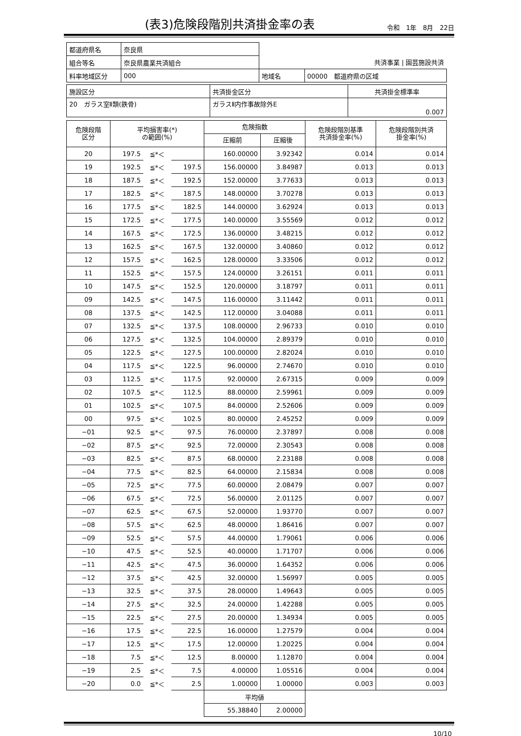(表3)危険段階別共済掛金率の表
令和　1年　8月　22日
| 都道府県名 | 奈良県 | | |
| 組合等名 | 奈良県農業共済組合 | 共済事業 / 園芸施設共済 | |
| 料率地域区分 | 000 | 地域名 | 00000 都道府県の区域 |
| 施設区分 | 共済掛金区分 | 共済掛金標準率 |
| 20 ガラス室Ⅱ類(鉄骨) | ガラスⅡ内作事故除外E | 0.007 |
| 危険段階 区分 | 平均損害率(*) の範囲(%) | | | 危険指数 | | 危険段階別基準 共済掛金率(%) | 危険段階別共済 掛金率(%) |
| --- | --- | --- | --- | --- | --- | --- | --- |
| | | | | 圧縮前 | 圧縮後 | | |
| 20 | 197.5 | ≦*＜ | | 160.00000 | 3.92342 | 0.014 | 0.014 |
| 19 | 192.5 | ≦*＜ | 197.5 | 156.00000 | 3.84987 | 0.013 | 0.013 |
| 18 | 187.5 | ≦*＜ | 192.5 | 152.00000 | 3.77633 | 0.013 | 0.013 |
| 17 | 182.5 | ≦*＜ | 187.5 | 148.00000 | 3.70278 | 0.013 | 0.013 |
| 16 | 177.5 | ≦*＜ | 182.5 | 144.00000 | 3.62924 | 0.013 | 0.013 |
| 15 | 172.5 | ≦*＜ | 177.5 | 140.00000 | 3.55569 | 0.012 | 0.012 |
| 14 | 167.5 | ≦*＜ | 172.5 | 136.00000 | 3.48215 | 0.012 | 0.012 |
| 13 | 162.5 | ≦*＜ | 167.5 | 132.00000 | 3.40860 | 0.012 | 0.012 |
| 12 | 157.5 | ≦*＜ | 162.5 | 128.00000 | 3.33506 | 0.012 | 0.012 |
| 11 | 152.5 | ≦*＜ | 157.5 | 124.00000 | 3.26151 | 0.011 | 0.011 |
| 10 | 147.5 | ≦*＜ | 152.5 | 120.00000 | 3.18797 | 0.011 | 0.011 |
| 09 | 142.5 | ≦*＜ | 147.5 | 116.00000 | 3.11442 | 0.011 | 0.011 |
| 08 | 137.5 | ≦*＜ | 142.5 | 112.00000 | 3.04088 | 0.011 | 0.011 |
| 07 | 132.5 | ≦*＜ | 137.5 | 108.00000 | 2.96733 | 0.010 | 0.010 |
| 06 | 127.5 | ≦*＜ | 132.5 | 104.00000 | 2.89379 | 0.010 | 0.010 |
| 05 | 122.5 | ≦*＜ | 127.5 | 100.00000 | 2.82024 | 0.010 | 0.010 |
| 04 | 117.5 | ≦*＜ | 122.5 | 96.00000 | 2.74670 | 0.010 | 0.010 |
| 03 | 112.5 | ≦*＜ | 117.5 | 92.00000 | 2.67315 | 0.009 | 0.009 |
| 02 | 107.5 | ≦*＜ | 112.5 | 88.00000 | 2.59961 | 0.009 | 0.009 |
| 01 | 102.5 | ≦*＜ | 107.5 | 84.00000 | 2.52606 | 0.009 | 0.009 |
| 00 | 97.5 | ≦*＜ | 102.5 | 80.00000 | 2.45252 | 0.009 | 0.009 |
| −01 | 92.5 | ≦*＜ | 97.5 | 76.00000 | 2.37897 | 0.008 | 0.008 |
| −02 | 87.5 | ≦*＜ | 92.5 | 72.00000 | 2.30543 | 0.008 | 0.008 |
| −03 | 82.5 | ≦*＜ | 87.5 | 68.00000 | 2.23188 | 0.008 | 0.008 |
| −04 | 77.5 | ≦*＜ | 82.5 | 64.00000 | 2.15834 | 0.008 | 0.008 |
| −05 | 72.5 | ≦*＜ | 77.5 | 60.00000 | 2.08479 | 0.007 | 0.007 |
| −06 | 67.5 | ≦*＜ | 72.5 | 56.00000 | 2.01125 | 0.007 | 0.007 |
| −07 | 62.5 | ≦*＜ | 67.5 | 52.00000 | 1.93770 | 0.007 | 0.007 |
| −08 | 57.5 | ≦*＜ | 62.5 | 48.00000 | 1.86416 | 0.007 | 0.007 |
| −09 | 52.5 | ≦*＜ | 57.5 | 44.00000 | 1.79061 | 0.006 | 0.006 |
| −10 | 47.5 | ≦*＜ | 52.5 | 40.00000 | 1.71707 | 0.006 | 0.006 |
| −11 | 42.5 | ≦*＜ | 47.5 | 36.00000 | 1.64352 | 0.006 | 0.006 |
| −12 | 37.5 | ≦*＜ | 42.5 | 32.00000 | 1.56997 | 0.005 | 0.005 |
| −13 | 32.5 | ≦*＜ | 37.5 | 28.00000 | 1.49643 | 0.005 | 0.005 |
| −14 | 27.5 | ≦*＜ | 32.5 | 24.00000 | 1.42288 | 0.005 | 0.005 |
| −15 | 22.5 | ≦*＜ | 27.5 | 20.00000 | 1.34934 | 0.005 | 0.005 |
| −16 | 17.5 | ≦*＜ | 22.5 | 16.00000 | 1.27579 | 0.004 | 0.004 |
| −17 | 12.5 | ≦*＜ | 17.5 | 12.00000 | 1.20225 | 0.004 | 0.004 |
| −18 | 7.5 | ≦*＜ | 12.5 | 8.00000 | 1.12870 | 0.004 | 0.004 |
| −19 | 2.5 | ≦*＜ | 7.5 | 4.00000 | 1.05516 | 0.004 | 0.004 |
| −20 | 0.0 | ≦*＜ | 2.5 | 1.00000 | 1.00000 | 0.003 | 0.003 |
| | | | | 平均値 | | | |
| | | | | 55.38840 | 2.00000 | | |
10/10